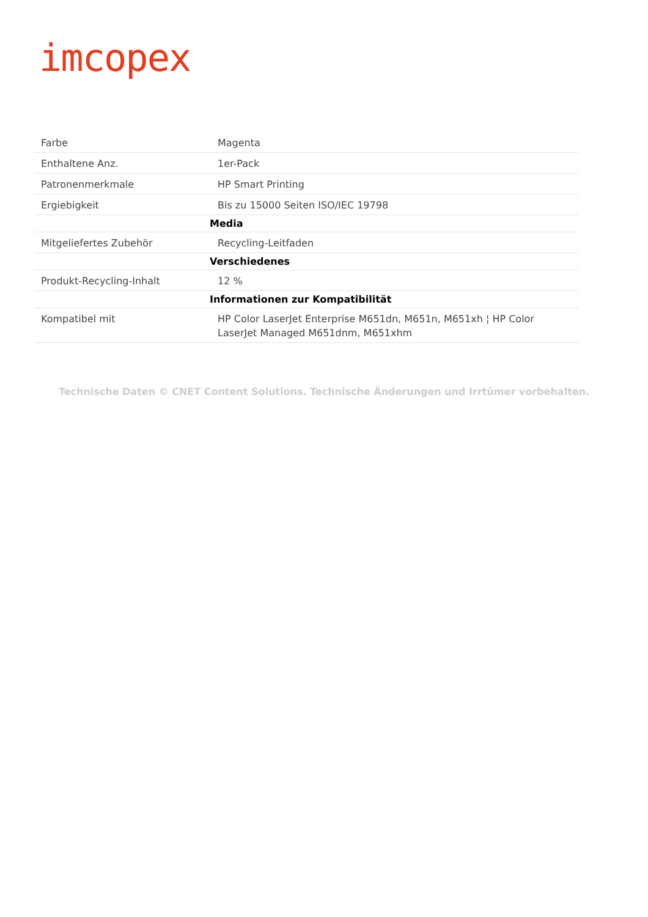imcopex
| Farbe | Magenta |
| Enthaltene Anz. | 1er-Pack |
| Patronenmerkmale | HP Smart Printing |
| Ergiebigkeit | Bis zu 15000 Seiten ISO/IEC 19798 |
| | Media |
| Mitgeliefertes Zubehör | Recycling-Leitfaden |
| | Verschiedenes |
| Produkt-Recycling-Inhalt | 12 % |
| | Informationen zur Kompatibilität |
| Kompatibel mit | HP Color LaserJet Enterprise M651dn, M651n, M651xh ¦ HP Color LaserJet Managed M651dnm, M651xhm |
Technische Daten © CNET Content Solutions. Technische Änderungen und Irrtümer vorbehalten.